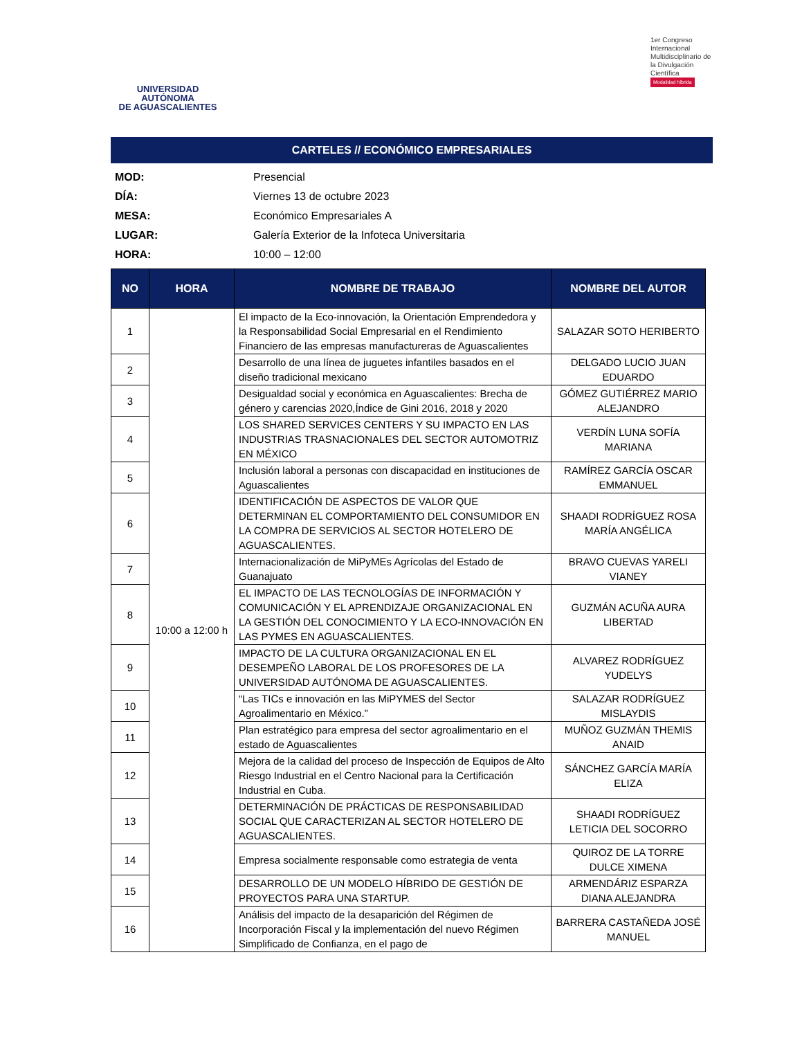UNIVERSIDAD AUTÓNOMA
DE AGUASCALIENTES
1er Congreso Internacional Multidisciplinario de la Divulgación Científica Modalidad híbrida
CARTELES // ECONÓMICO EMPRESARIALES
MOD: Presencial
DÍA: Viernes 13 de octubre 2023
MESA: Económico Empresariales A
LUGAR: Galería Exterior de la Infoteca Universitaria
HORA: 10:00 – 12:00
| NO | HORA | NOMBRE DE TRABAJO | NOMBRE DEL AUTOR |
| --- | --- | --- | --- |
| 1 | 10:00 a 12:00 h | El impacto de la Eco-innovación, la Orientación Emprendedora y la Responsabilidad Social Empresarial en el Rendimiento Financiero de las empresas manufactureras de Aguascalientes | SALAZAR SOTO HERIBERTO |
| 2 | | Desarrollo de una línea de juguetes infantiles basados en el diseño tradicional mexicano | DELGADO LUCIO JUAN EDUARDO |
| 3 | | Desigualdad social y económica en Aguascalientes: Brecha de género y carencias 2020,Índice de Gini 2016, 2018 y 2020 | GÓMEZ GUTIÉRREZ MARIO ALEJANDRO |
| 4 | | LOS SHARED SERVICES CENTERS Y SU IMPACTO EN LAS INDUSTRIAS TRASNACIONALES DEL SECTOR AUTOMOTRIZ EN MÉXICO | VERDÍN LUNA SOFÍA MARIANA |
| 5 | | Inclusión laboral a personas con discapacidad en instituciones de Aguascalientes | RAMÍREZ GARCÍA OSCAR EMMANUEL |
| 6 | | IDENTIFICACIÓN DE ASPECTOS DE VALOR QUE DETERMINAN EL COMPORTAMIENTO DEL CONSUMIDOR EN LA COMPRA DE SERVICIOS AL SECTOR HOTELERO DE AGUASCALIENTES. | SHAADI RODRÍGUEZ ROSA MARÍA ANGÉLICA |
| 7 | | Internacionalización de MiPyMEs Agrícolas del Estado de Guanajuato | BRAVO CUEVAS YARELI VIANEY |
| 8 | | EL IMPACTO DE LAS TECNOLOGÍAS DE INFORMACIÓN Y COMUNICACIÓN Y EL APRENDIZAJE ORGANIZACIONAL EN LA GESTIÓN DEL CONOCIMIENTO Y LA ECO-INNOVACIÓN EN LAS PYMES EN AGUASCALIENTES. | GUZMÁN ACUÑA AURA LIBERTAD |
| 9 | | IMPACTO DE LA CULTURA ORGANIZACIONAL EN EL DESEMPEÑO LABORAL DE LOS PROFESORES DE LA UNIVERSIDAD AUTÓNOMA DE AGUASCALIENTES. | ALVAREZ RODRÍGUEZ YUDELYS |
| 10 | | “Las TICs e innovación en las MiPYMES del Sector Agroalimentario en México.” | SALAZAR RODRÍGUEZ MISLAYDIS |
| 11 | | Plan estratégico para empresa del sector agroalimentario en el estado de Aguascalientes | MUÑOZ GUZMÁN THEMIS ANAID |
| 12 | | Mejora de la calidad del proceso de Inspección de Equipos de Alto Riesgo Industrial en el Centro Nacional para la Certificación Industrial en Cuba. | SÁNCHEZ GARCÍA MARÍA ELIZA |
| 13 | | DETERMINACIÓN DE PRÁCTICAS DE RESPONSABILIDAD SOCIAL QUE CARACTERIZAN AL SECTOR HOTELERO DE AGUASCALIENTES. | SHAADI RODRÍGUEZ LETICIA DEL SOCORRO |
| 14 | | Empresa socialmente responsable como estrategia de venta | QUIROZ DE LA TORRE DULCE XIMENA |
| 15 | | DESARROLLO DE UN MODELO HÍBRIDO DE GESTIÓN DE PROYECTOS PARA UNA STARTUP. | ARMENDÁRIZ ESPARZA DIANA ALEJANDRA |
| 16 | | Análisis del impacto de la desaparición del Régimen de Incorporación Fiscal y la implementación del nuevo Régimen Simplificado de Confianza, en el pago de | BARRERA CASTAÑEDA JOSÉ MANUEL |